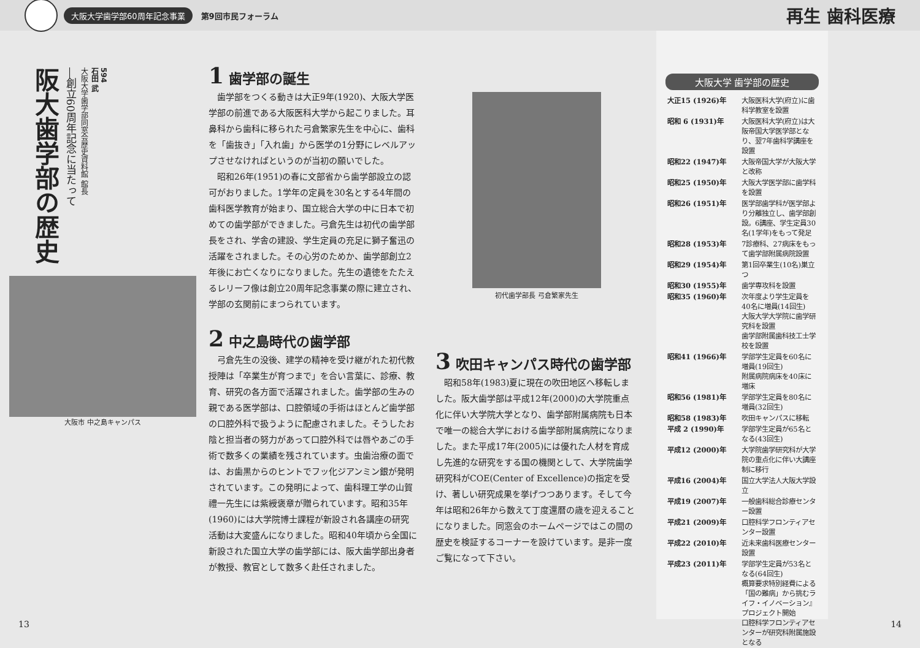大阪大学歯学部60周年記念事業 第9回市民フォーラム 再生 歯科医療
阪大歯学部の歴史―創立60周年記念に当たって 石田 武
大阪大学歯学部同窓会歴史資料館 館長 594
大阪市 中之島キャンパス
1 歯学部の誕生
歯学部をつくる動きは大正9年(1920)、大阪大学医学部の前進である大阪医科大学から起こりました。耳鼻科から歯科に移られた弓倉繁家先生を中心に、歯科を「歯抜き」「入れ歯」から医学の1分野にレベルアップさせなければというのが当初の願いでした。
昭和26年(1951)の春に文部省から歯学部設立の認可がおりました。1学年の定員を30名とする4年間の歯科医学教育が始まり、国立総合大学の中に日本で初めての歯学部ができました。弓倉先生は初代の歯学部長をされ、学舎の建設、学生定員の充足に獅子奮迅の活躍をされました。その心労のためか、歯学部創立2年後にお亡くなりになりました。先生の遺徳をたたえるレリーフ像は創立20周年記念事業の際に建立され、学部の玄関前にまつられています。
2 中之島時代の歯学部
弓倉先生の没後、建学の精神を受け継がれた初代教授陣は「卒業生が育つまで」を合い言葉に、診療、教育、研究の各方面で活躍されました。歯学部の生みの親である医学部は、口腔領域の手術はほとんど歯学部の口腔外科で扱うように配慮されました。そうしたお陰と担当者の努力があって口腔外科では唇やあごの手術で数多くの業績を残されています。虫歯治療の面では、お歯黒からのヒントでフッ化ジアンミン銀が発明されています。この発明によって、歯科理工学の山賀禮一先生には紫綬褒章が贈られています。昭和35年(1960)には大学院博士課程が新設され各講座の研究活動は大変盛んになりました。昭和40年頃から全国に新設された国立大学の歯学部には、阪大歯学部出身者が教授、教官として数多く赴任されました。
初代歯学部長 弓倉繁家先生
3 吹田キャンパス時代の歯学部
昭和58年(1983)夏に現在の吹田地区へ移転しました。阪大歯学部は平成12年(2000)の大学院重点化に伴い大学院大学となり、歯学部附属病院も日本で唯一の総合大学における歯学部附属病院になりました。また平成17年(2005)には優れた人材を育成し先進的な研究をする国の機関として、大学院歯学研究科がCOE(Center of Excellence)の指定を受け、著しい研究成果を挙げつつあります。そして今年は昭和26年から数えて丁度還暦の歳を迎えることになりました。同窓会のホームページではこの間の歴史を検証するコーナーを設けています。是非一度ご覧になって下さい。
大阪大学 歯学部の歴史
| 大正15 (1926)年 | 大阪医科大学(府立)に歯科学教室を設置 |
| 昭和 6 (1931)年 | 大阪医科大学(府立)は大阪帝国大学医学部となり、翌7年歯科学講座を設置 |
| 昭和22 (1947)年 | 大阪帝国大学が大阪大学と改称 |
| 昭和25 (1950)年 | 大阪大学医学部に歯学科を設置 |
| 昭和26 (1951)年 | 医学部歯学科が医学部より分離独立し、歯学部創設。6講座、学生定員30名(1学年)をもって発足 |
| 昭和28 (1953)年 | 7診療科、27病床をもって歯学部附属病院設置 |
| 昭和29 (1954)年 | 第1回卒業生(10名)巣立つ |
| 昭和30 (1955)年 | 歯学専攻科を設置 |
| 昭和35 (1960)年 | 次年度より学生定員を40名に増員(14回生) 大阪大学大学院に歯学研究科を設置 歯学部附属歯科技工士学校を設置 |
| 昭和41 (1966)年 | 学部学生定員を60名に増員(19回生) 附属病院病床を40床に増床 |
| 昭和56 (1981)年 | 学部学生定員を80名に増員(32回生) |
| 昭和58 (1983)年 | 吹田キャンパスに移転 |
| 平成 2 (1990)年 | 学部学生定員が65名となる(43回生) |
| 平成12 (2000)年 | 大学院歯学研究科が大学院の重点化に伴い大講座制に移行 |
| 平成16 (2004)年 | 国立大学法人大阪大学設立 |
| 平成19 (2007)年 | 一般歯科総合診療センター設置 |
| 平成21 (2009)年 | 口腔科学フロンティアセンター設置 |
| 平成22 (2010)年 | 近未来歯科医療センター設置 |
| 平成23 (2011)年 | 学部学生定員が53名となる(64回生) 概算要求特別経費による「国の難病」から挑むライフ・イノベーション』プロジェクト開始 口腔科学フロンティアセンターが研究科附属施設となる |
13 14